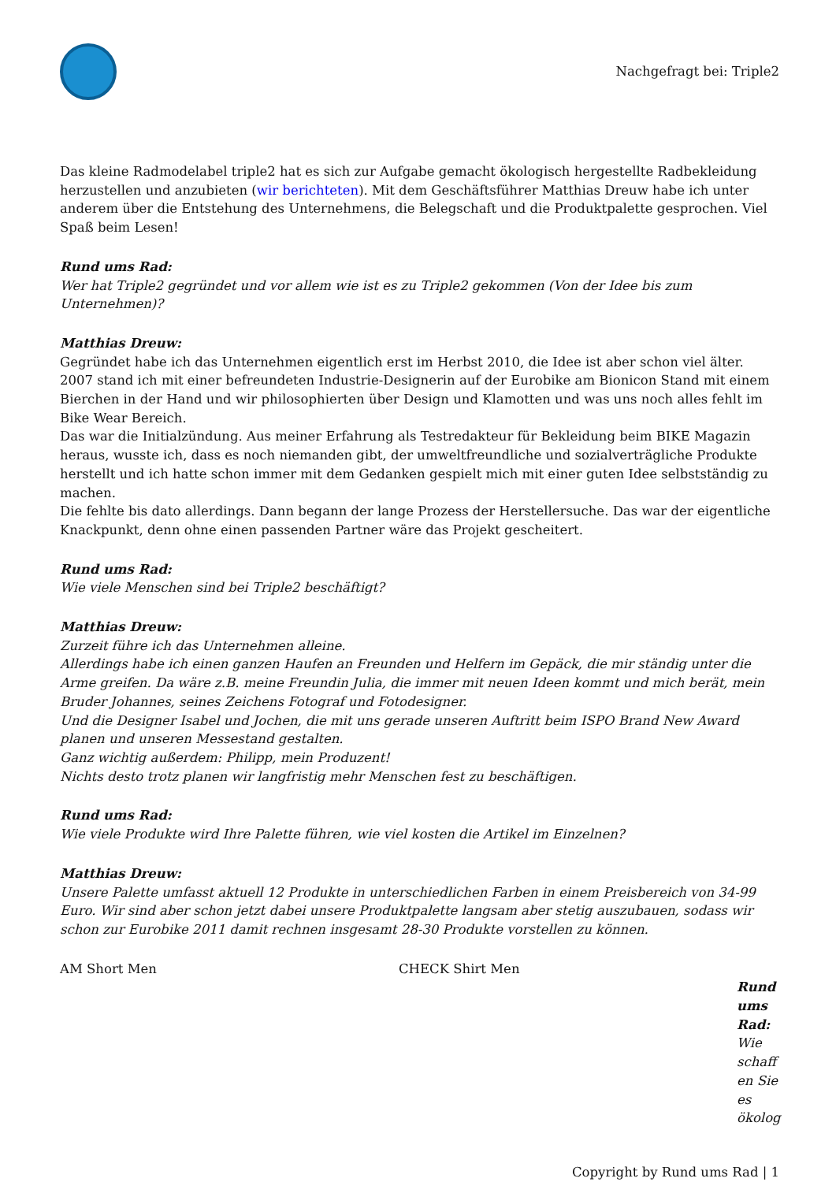Nachgefragt bei: Triple2
Das kleine Radmodelabel triple2 hat es sich zur Aufgabe gemacht ökologisch hergestellte Radbekleidung herzustellen und anzubieten (wir berichteten). Mit dem Geschäftsführer Matthias Dreuw habe ich unter anderem über die Entstehung des Unternehmens, die Belegschaft und die Produktpalette gesprochen. Viel Spaß beim Lesen!
Rund ums Rad:
Wer hat Triple2 gegründet und vor allem wie ist es zu Triple2 gekommen (Von der Idee bis zum Unternehmen)?
Matthias Dreuw:
Gegründet habe ich das Unternehmen eigentlich erst im Herbst 2010, die Idee ist aber schon viel älter.
2007 stand ich mit einer befreundeten Industrie-Designerin auf der Eurobike am Bionicon Stand mit einem Bierchen in der Hand und wir philosophierten über Design und Klamotten und was uns noch alles fehlt im Bike Wear Bereich.
Das war die Initialzündung. Aus meiner Erfahrung als Testredakteur für Bekleidung beim BIKE Magazin heraus, wusste ich, dass es noch niemanden gibt, der umweltfreundliche und sozialverträgliche Produkte herstellt und ich hatte schon immer mit dem Gedanken gespielt mich mit einer guten Idee selbstständig zu machen.
Die fehlte bis dato allerdings. Dann begann der lange Prozess der Herstellersuche. Das war der eigentliche Knackpunkt, denn ohne einen passenden Partner wäre das Projekt gescheitert.
Rund ums Rad:
Wie viele Menschen sind bei Triple2 beschäftigt?
Matthias Dreuw:
Zurzeit führe ich das Unternehmen alleine.
Allerdings habe ich einen ganzen Haufen an Freunden und Helfern im Gepäck, die mir ständig unter die Arme greifen. Da wäre z.B. meine Freundin Julia, die immer mit neuen Ideen kommt und mich berät, mein Bruder Johannes, seines Zeichens Fotograf und Fotodesigner.
Und die Designer Isabel und Jochen, die mit uns gerade unseren Auftritt beim ISPO Brand New Award planen und unseren Messestand gestalten.
Ganz wichtig außerdem: Philipp, mein Produzent!
Nichts desto trotz planen wir langfristig mehr Menschen fest zu beschäftigen.
Rund ums Rad:
Wie viele Produkte wird Ihre Palette führen, wie viel kosten die Artikel im Einzelnen?
Matthias Dreuw:
Unsere Palette umfasst aktuell 12 Produkte in unterschiedlichen Farben in einem Preisbereich von 34-99 Euro. Wir sind aber schon jetzt dabei unsere Produktpalette langsam aber stetig auszubauen, sodass wir schon zur Eurobike 2011 damit rechnen insgesamt 28-30 Produkte vorstellen zu können.
AM Short Men CHECK Shirt Men
Rund ums Rad:
Wie schaff en Sie es ökolog
Copyright by Rund ums Rad | 1